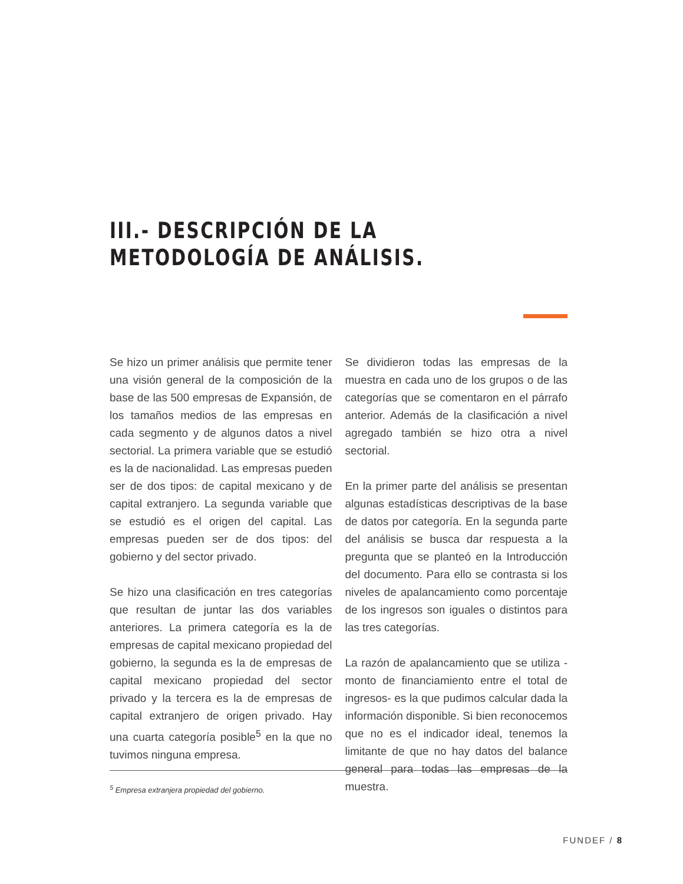III.- DESCRIPCIÓN DE LA
METODOLOGÍA DE ANÁLISIS.
Se hizo un primer análisis que permite tener una visión general de la composición de la base de las 500 empresas de Expansión, de los tamaños medios de las empresas en cada segmento y de algunos datos a nivel sectorial. La primera variable que se estudió es la de nacionalidad. Las empresas pueden ser de dos tipos: de capital mexicano y de capital extranjero. La segunda variable que se estudió es el origen del capital. Las empresas pueden ser de dos tipos: del gobierno y del sector privado.
Se hizo una clasificación en tres categorías que resultan de juntar las dos variables anteriores. La primera categoría es la de empresas de capital mexicano propiedad del gobierno, la segunda es la de empresas de capital mexicano propiedad del sector privado y la tercera es la de empresas de capital extranjero de origen privado. Hay una cuarta categoría posible<sup>5</sup> en la que no tuvimos ninguna empresa.
Se dividieron todas las empresas de la muestra en cada uno de los grupos o de las categorías que se comentaron en el párrafo anterior. Además de la clasificación a nivel agregado también se hizo otra a nivel sectorial.
En la primer parte del análisis se presentan algunas estadísticas descriptivas de la base de datos por categoría. En la segunda parte del análisis se busca dar respuesta a la pregunta que se planteó en la Introducción del documento. Para ello se contrasta si los niveles de apalancamiento como porcentaje de los ingresos son iguales o distintos para las tres categorías.
La razón de apalancamiento que se utiliza -monto de financiamiento entre el total de ingresos- es la que pudimos calcular dada la información disponible. Si bien reconocemos que no es el indicador ideal, tenemos la limitante de que no hay datos del balance general para todas las empresas de la muestra.
<sup>5</sup> Empresa extranjera propiedad del gobierno.
FUNDEF / 8